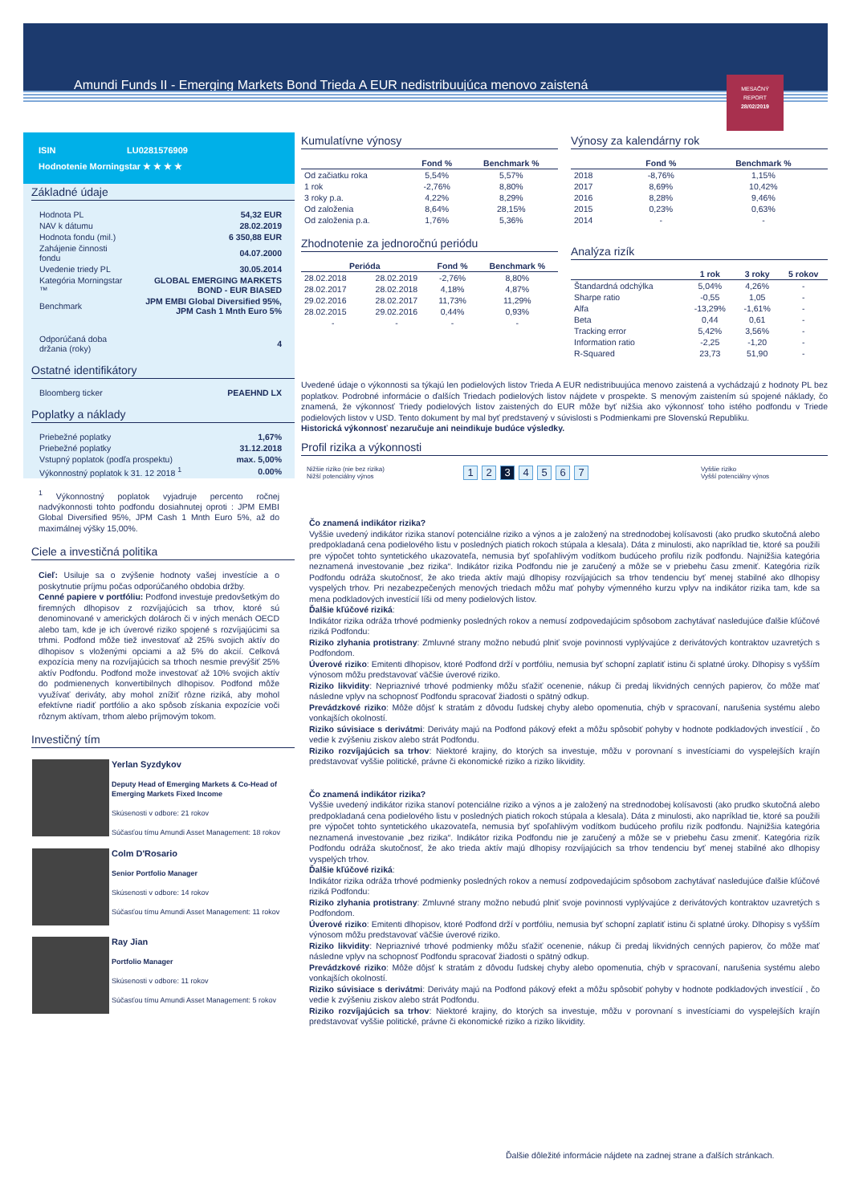Amundi Funds II - Emerging Markets Bond Trieda A EUR nedistribuujúca menovo zaistená
MESAČNÝ
REPORT
28/02/2019
ISIN LU0281576909
Hodnotenie Morningstar ★ ★ ★ ★
Základné údaje
| Hodnota PL | 54,32 EUR |
| NAV k dátumu | 28.02.2019 |
| Hodnota fondu (mil.) | 6 350,88 EUR |
| Zahájenie činnosti fondu | 04.07.2000 |
| Uvedenie triedy PL | 30.05.2014 |
| Kategória Morningstar ™ | GLOBAL EMERGING MARKETS BOND - EUR BIASED |
| Benchmark | JPM EMBI Global Diversified 95%, JPM Cash 1 Mnth Euro 5% |
| Odporúčaná doba držania (roky) | 4 |
Ostatné identifikátory
| Bloomberg ticker | PEAEHND LX |
Poplatky a náklady
| Priebežné poplatky | 1,67% |
| Priebežné poplatky | 31.12.2018 |
| Vstupný poplatok (podľa prospektu) | max. 5,00% |
| Výkonnostný poplatok k 31. 12 2018 <sup>1</sup> | 0.00% |
<sup>1</sup> Výkonnostný poplatok vyjadruje percento ročnej nadvýkonnosti tohto podfondu dosiahnutej oproti : JPM EMBI Global Diversified 95%, JPM Cash 1 Mnth Euro 5%, až do maximálnej výšky 15,00%.
Ciele a investičná politika
Cieľ: Usiluje sa o zvýšenie hodnoty vašej investície a o poskytnutie príjmu počas odporúčaného obdobia držby.
Cenné papiere v portfóliu: Podfond investuje predovšetkým do firemných dlhopisov z rozvíjajúcich sa trhov, ktoré sú denominované v amerických dolároch či v iných menách OECD alebo tam, kde je ich úverové riziko spojené s rozvíjajúcimi sa trhmi. Podfond môže tiež investovať až 25% svojich aktív do dlhopisov s vloženými opciami a až 5% do akcií. Celková expozícia meny na rozvíjajúcich sa trhoch nesmie prevýšiť 25% aktív Podfondu. Podfond može investovať až 10% svojich aktív do podmienenych konvertibilnych dlhopisov. Podfond môže využívať deriváty, aby mohol znížiť rôzne riziká, aby mohol efektívne riadiť portfólio a ako spôsob získania expozície voči rôznym aktívam, trhom alebo príjmovým tokom.
Investičný tím
Yerlan Syzdykov
Deputy Head of Emerging Markets & Co-Head of Emerging Markets Fixed Income
Skúsenosti v odbore: 21 rokov
Súčasťou tímu Amundi Asset Management: 18 rokov
Colm D'Rosario
Senior Portfolio Manager
Skúsenosti v odbore: 14 rokov
Súčasťou tímu Amundi Asset Management: 11 rokov
Ray Jian
Portfolio Manager
Skúsenosti v odbore: 11 rokov
Súčasťou tímu Amundi Asset Management: 5 rokov
Kumulatívne výnosy
| | Fond % | Benchmark % |
| --- | --- | --- |
| Od začiatku roka | 5,54% | 5,57% |
| 1 rok | -2,76% | 8,80% |
| 3 roky p.a. | 4,22% | 8,29% |
| Od založenia | 8,64% | 28,15% |
| Od založenia p.a. | 1,76% | 5,36% |
Zhodnotenie za jednoročnú periódu
| Perióda | | Fond % | Benchmark % |
| --- | --- | --- | --- |
| 28.02.2018 | 28.02.2019 | -2,76% | 8,80% |
| 28.02.2017 | 28.02.2018 | 4,18% | 4,87% |
| 29.02.2016 | 28.02.2017 | 11,73% | 11,29% |
| 28.02.2015 | 29.02.2016 | 0,44% | 0,93% |
| - | - | - | - |
Výnosy za kalendárny rok
| | Fond % | Benchmark % |
| --- | --- | --- |
| 2018 | -8,76% | 1,15% |
| 2017 | 8,69% | 10,42% |
| 2016 | 8,28% | 9,46% |
| 2015 | 0,23% | 0,63% |
| 2014 | - | - |
Analýza rizík
| | 1 rok | 3 roky | 5 rokov |
| --- | --- | --- | --- |
| Štandardná odchýlka | 5,04% | 4,26% | - |
| Sharpe ratio | -0,55 | 1,05 | - |
| Alfa | -13,29% | -1,61% | - |
| Beta | 0,44 | 0,61 | - |
| Tracking error | 5,42% | 3,56% | - |
| Information ratio | -2,25 | -1,20 | - |
| R-Squared | 23,73 | 51,90 | - |
Uvedené údaje o výkonnosti sa týkajú len podielových listov Trieda A EUR nedistribuujúca menovo zaistená a vychádzajú z hodnoty PL bez poplatkov. Podrobné informácie o ďalších Triedach podielových listov nájdete v prospekte. S menovým zaistením sú spojené náklady, čo znamená, že výkonnosť Triedy podielových listov zaistených do EUR môže byť nižšia ako výkonnosť toho istého podfondu v Triede podielových listov v USD. Tento dokument by mal byť predstavený v súvislosti s Podmienkami pre Slovenskú Republiku.
Historická výkonnosť nezaručuje ani neindikuje budúce výsledky.
Profil rizika a výkonnosti
Nižšie riziko (nie bez rizika)
Nižší potenciálny výnos
1234567
Vyššie riziko
Vyšší potenciálny výnos
Čo znamená indikátor rizika?
Vyššie uvedený indikátor rizika stanoví potenciálne riziko a výnos a je založený na strednodobej kolísavosti (ako prudko skutočná alebo predpokladaná cena podielového listu v posledných piatich rokoch stúpala a klesala). Dáta z minulosti, ako napríklad tie, ktoré sa použili pre výpočet tohto syntetického ukazovateľa, nemusia byť spoľahlivým vodítkom budúceho profilu rizík podfondu. Najnižšia kategória neznamená investovanie „bez rizika“. Indikátor rizika Podfondu nie je zaručený a môže se v priebehu času zmeniť. Kategória rizík Podfondu odráža skutočnosť, že ako trieda aktív majú dlhopisy rozvíjajúcich sa trhov tendenciu byť menej stabilné ako dlhopisy vyspelých trhov. Pri nezabezpečených menových triedach môžu mať pohyby výmenného kurzu vplyv na indikátor rizika tam, kde sa mena podkladových investícií líši od meny podielových listov.
Ďalšie kľúčové riziká:
Indikátor rizika odráža trhové podmienky posledných rokov a nemusí zodpovedajúcim spôsobom zachytávať nasledujúce ďalšie kľúčové riziká Podfondu:
Riziko zlyhania protistrany: Zmluvné strany možno nebudú plniť svoje povinnosti vyplývajúce z derivátových kontraktov uzavretých s Podfondom.
Úverové riziko: Emitenti dlhopisov, ktoré Podfond drží v portfóliu, nemusia byť schopní zaplatiť istinu či splatné úroky. Dlhopisy s vyšším výnosom môžu predstavovať väčšie úverové riziko.
Riziko likvidity: Nepriaznivé trhové podmienky môžu sťažiť ocenenie, nákup či predaj likvidných cenných papierov, čo môže mať následne vplyv na schopnosť Podfondu spracovať žiadosti o spätný odkup.
Prevádzkové riziko: Môže dôjsť k stratám z dôvodu ľudskej chyby alebo opomenutia, chýb v spracovaní, narušenia systému alebo vonkajších okolností.
Riziko súvisiace s derivátmi: Deriváty majú na Podfond pákový efekt a môžu spôsobiť pohyby v hodnote podkladových investícií , čo vedie k zvýšeniu ziskov alebo strát Podfondu.
Riziko rozvíjajúcich sa trhov: Niektoré krajiny, do ktorých sa investuje, môžu v porovnaní s investíciami do vyspelejších krajín predstavovať vyššie politické, právne či ekonomické riziko a riziko likvidity.
Čo znamená indikátor rizika?
Vyššie uvedený indikátor rizika stanoví potenciálne riziko a výnos a je založený na strednodobej kolísavosti (ako prudko skutočná alebo predpokladaná cena podielového listu v posledných piatich rokoch stúpala a klesala). Dáta z minulosti, ako napríklad tie, ktoré sa použili pre výpočet tohto syntetického ukazovateľa, nemusia byť spoľahlivým vodítkom budúceho profilu rizík podfondu. Najnižšia kategória neznamená investovanie „bez rizika“. Indikátor rizika Podfondu nie je zaručený a môže se v priebehu času zmeniť. Kategória rizík Podfondu odráža skutočnosť, že ako trieda aktív majú dlhopisy rozvíjajúcich sa trhov tendenciu byť menej stabilné ako dlhopisy vyspelých trhov.
Ďalšie kľúčové riziká:
Indikátor rizika odráža trhové podmienky posledných rokov a nemusí zodpovedajúcim spôsobom zachytávať nasledujúce ďalšie kľúčové riziká Podfondu:
Riziko zlyhania protistrany: Zmluvné strany možno nebudú plniť svoje povinnosti vyplývajúce z derivátových kontraktov uzavretých s Podfondom.
Úverové riziko: Emitenti dlhopisov, ktoré Podfond drží v portfóliu, nemusia byť schopní zaplatiť istinu či splatné úroky. Dlhopisy s vyšším výnosom môžu predstavovať väčšie úverové riziko.
Riziko likvidity: Nepriaznivé trhové podmienky môžu sťažiť ocenenie, nákup či predaj likvidných cenných papierov, čo môže mať následne vplyv na schopnosť Podfondu spracovať žiadosti o spätný odkup.
Prevádzkové riziko: Môže dôjsť k stratám z dôvodu ľudskej chyby alebo opomenutia, chýb v spracovaní, narušenia systému alebo vonkajších okolností.
Riziko súvisiace s derivátmi: Deriváty majú na Podfond pákový efekt a môžu spôsobiť pohyby v hodnote podkladových investícií , čo vedie k zvýšeniu ziskov alebo strát Podfondu.
Riziko rozvíjajúcich sa trhov: Niektoré krajiny, do ktorých sa investuje, môžu v porovnaní s investíciami do vyspelejších krajín predstavovať vyššie politické, právne či ekonomické riziko a riziko likvidity.
Ďalšie dôležité informácie nájdete na zadnej strane a ďalších stránkach.